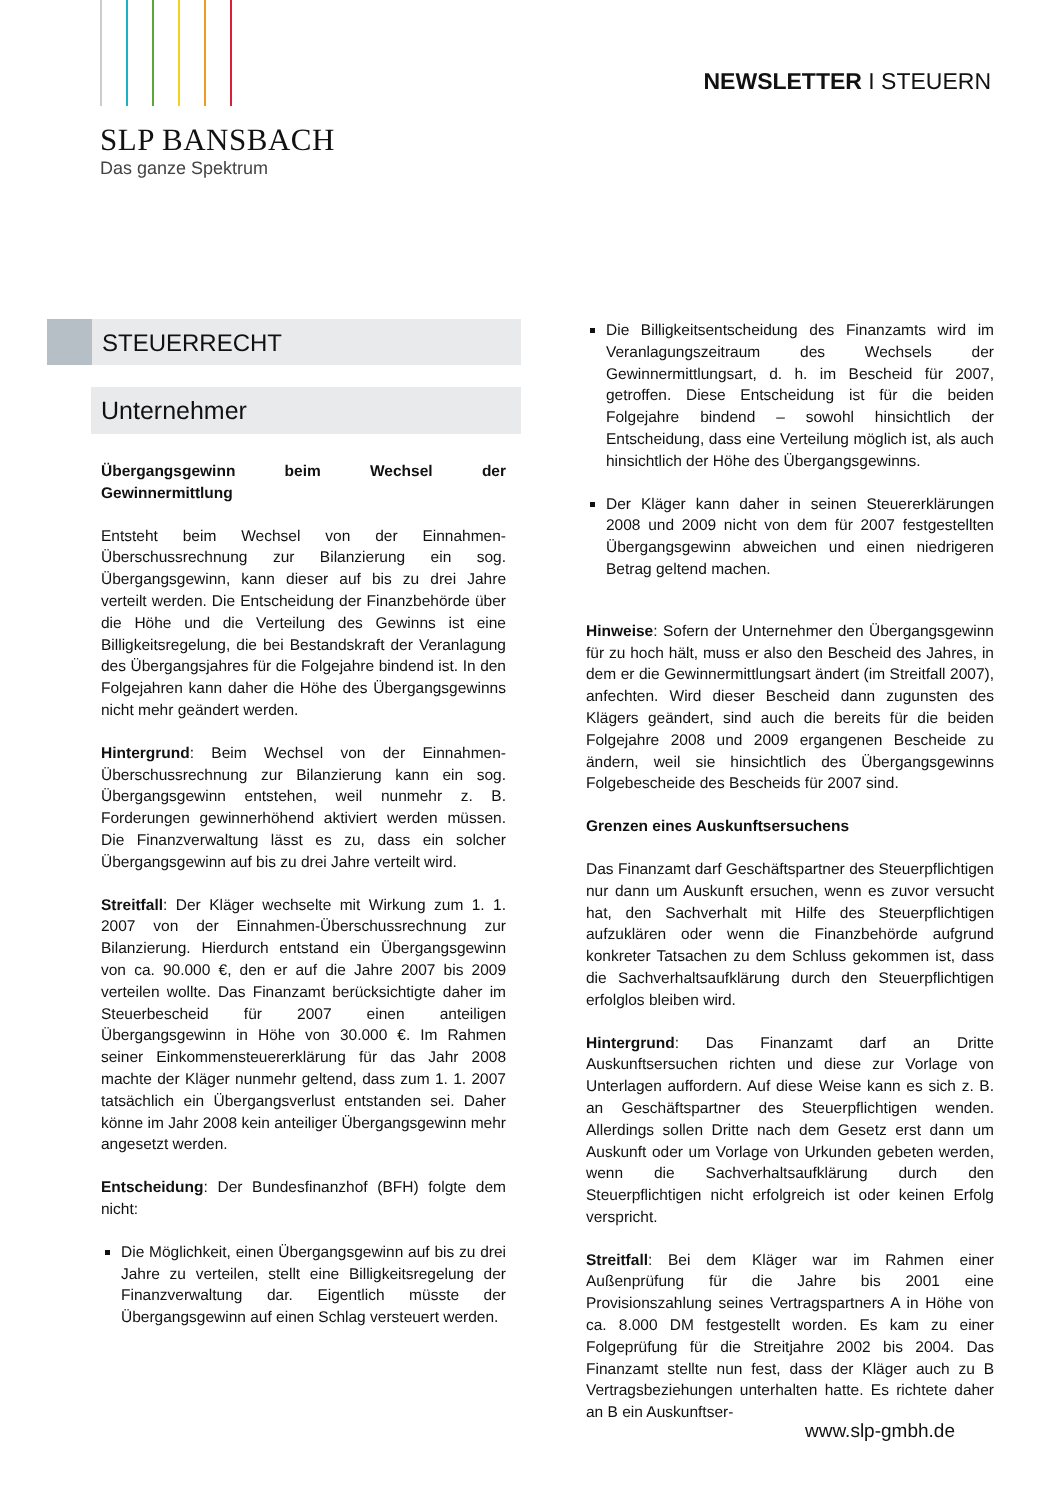SLP BANSBACH
Das ganze Spektrum
NEWSLETTER I STEUERN
STEUERRECHT
Unternehmer
Übergangsgewinn beim Wechsel der Gewinnermittlung
Entsteht beim Wechsel von der Einnahmen-Überschussrechnung zur Bilanzierung ein sog. Übergangsgewinn, kann dieser auf bis zu drei Jahre verteilt werden. Die Entscheidung der Finanzbehörde über die Höhe und die Verteilung des Gewinns ist eine Billigkeitsregelung, die bei Bestandskraft der Veranlagung des Übergangsjahres für die Folgejahre bindend ist. In den Folgejahren kann daher die Höhe des Übergangsgewinns nicht mehr geändert werden.
Hintergrund: Beim Wechsel von der Einnahmen-Überschussrechnung zur Bilanzierung kann ein sog. Übergangsgewinn entstehen, weil nunmehr z. B. Forderungen gewinnerhöhend aktiviert werden müssen. Die Finanzverwaltung lässt es zu, dass ein solcher Übergangsgewinn auf bis zu drei Jahre verteilt wird.
Streitfall: Der Kläger wechselte mit Wirkung zum 1. 1. 2007 von der Einnahmen-Überschussrechnung zur Bilanzierung. Hierdurch entstand ein Übergangsgewinn von ca. 90.000 €, den er auf die Jahre 2007 bis 2009 verteilen wollte. Das Finanzamt berücksichtigte daher im Steuerbescheid für 2007 einen anteiligen Übergangsgewinn in Höhe von 30.000 €. Im Rahmen seiner Einkommensteuererklärung für das Jahr 2008 machte der Kläger nunmehr geltend, dass zum 1. 1. 2007 tatsächlich ein Übergangsverlust entstanden sei. Daher könne im Jahr 2008 kein anteiliger Übergangsgewinn mehr angesetzt werden.
Entscheidung: Der Bundesfinanzhof (BFH) folgte dem nicht:
Die Möglichkeit, einen Übergangsgewinn auf bis zu drei Jahre zu verteilen, stellt eine Billigkeitsregelung der Finanzverwaltung dar. Eigentlich müsste der Übergangsgewinn auf einen Schlag versteuert werden.
Die Billigkeitsentscheidung des Finanzamts wird im Veranlagungszeitraum des Wechsels der Gewinnermittlungsart, d. h. im Bescheid für 2007, getroffen. Diese Entscheidung ist für die beiden Folgejahre bindend – sowohl hinsichtlich der Entscheidung, dass eine Verteilung möglich ist, als auch hinsichtlich der Höhe des Übergangsgewinns.
Der Kläger kann daher in seinen Steuererklärungen 2008 und 2009 nicht von dem für 2007 festgestellten Übergangsgewinn abweichen und einen niedrigeren Betrag geltend machen.
Hinweise: Sofern der Unternehmer den Übergangsgewinn für zu hoch hält, muss er also den Bescheid des Jahres, in dem er die Gewinnermittlungsart ändert (im Streitfall 2007), anfechten. Wird dieser Bescheid dann zugunsten des Klägers geändert, sind auch die bereits für die beiden Folgejahre 2008 und 2009 ergangenen Bescheide zu ändern, weil sie hinsichtlich des Übergangsgewinns Folgebescheide des Bescheids für 2007 sind.
Grenzen eines Auskunftsersuchens
Das Finanzamt darf Geschäftspartner des Steuerpflichtigen nur dann um Auskunft ersuchen, wenn es zuvor versucht hat, den Sachverhalt mit Hilfe des Steuerpflichtigen aufzuklären oder wenn die Finanzbehörde aufgrund konkreter Tatsachen zu dem Schluss gekommen ist, dass die Sachverhaltsaufklärung durch den Steuerpflichtigen erfolglos bleiben wird.
Hintergrund: Das Finanzamt darf an Dritte Auskunftsersuchen richten und diese zur Vorlage von Unterlagen auffordern. Auf diese Weise kann es sich z. B. an Geschäftspartner des Steuerpflichtigen wenden. Allerdings sollen Dritte nach dem Gesetz erst dann um Auskunft oder um Vorlage von Urkunden gebeten werden, wenn die Sachverhaltsaufklärung durch den Steuerpflichtigen nicht erfolgreich ist oder keinen Erfolg verspricht.
Streitfall: Bei dem Kläger war im Rahmen einer Außenprüfung für die Jahre bis 2001 eine Provisionszahlung seines Vertragspartners A in Höhe von ca. 8.000 DM festgestellt worden. Es kam zu einer Folgeprüfung für die Streitjahre 2002 bis 2004. Das Finanzamt stellte nun fest, dass der Kläger auch zu B Vertragsbeziehungen unterhalten hatte. Es richtete daher an B ein Auskunftser-
www.slp-gmbh.de